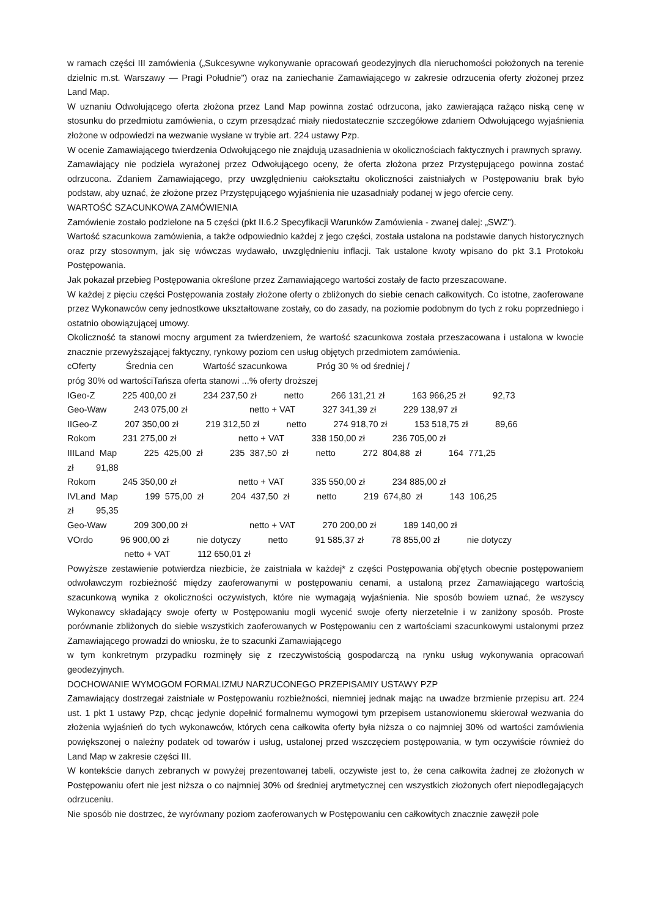w ramach części III zamówienia („Sukcesywne wykonywanie opracowań geodezyjnych dla nieruchomości położonych na terenie dzielnic m.st. Warszawy — Pragi Południe") oraz na zaniechanie Zamawiającego w zakresie odrzucenia oferty złożonej przez Land Map.
W uznaniu Odwołującego oferta złożona przez Land Map powinna zostać odrzucona, jako zawierająca rażąco niską cenę w stosunku do przedmiotu zamówienia, o czym przesądzać miały niedostatecznie szczegółowe zdaniem Odwołującego wyjaśnienia złożone w odpowiedzi na wezwanie wysłane w trybie art. 224 ustawy Pzp.
W ocenie Zamawiającego twierdzenia Odwołującego nie znajdują uzasadnienia w okolicznościach faktycznych i prawnych sprawy.
Zamawiający nie podziela wyrażonej przez Odwołującego oceny, że oferta złożona przez Przystępującego powinna zostać odrzucona. Zdaniem Zamawiającego, przy uwzględnieniu całokształtu okoliczności zaistniałych w Postępowaniu brak było podstaw, aby uznać, że złożone przez Przystępującego wyjaśnienia nie uzasadniały podanej w jego ofercie ceny.
WARTOŚĆ SZACUNKOWA ZAMÓWIENIA
Zamówienie zostało podzielone na 5 części (pkt II.6.2 Specyfikacji Warunków Zamówienia - zwanej dalej: „SWZ").
Wartość szacunkowa zamówienia, a także odpowiednio każdej z jego części, została ustalona na podstawie danych historycznych oraz przy stosownym, jak się wówczas wydawało, uwzględnieniu inflacji. Tak ustalone kwoty wpisano do pkt 3.1 Protokołu Postępowania.
Jak pokazał przebieg Postępowania określone przez Zamawiającego wartości zostały de facto przeszacowane.
W każdej z pięciu części Postępowania zostały złożone oferty o zbliżonych do siebie cenach całkowitych. Co istotne, zaoferowane przez Wykonawców ceny jednostkowe ukształtowane zostały, co do zasady, na poziomie podobnym do tych z roku poprzedniego i ostatnio obowiązującej umowy.
Okoliczność ta stanowi mocny argument za twierdzeniem, że wartość szacunkowa została przeszacowana i ustalona w kwocie znacznie przewyższającej faktyczny, rynkowy poziom cen usług objętych przedmiotem zamówienia.
cOferty Średnia cen Wartość szacunkowa Próg 30 % od średniej /
próg 30% od wartościTańsza oferta stanowi ...% oferty droższej
IGeo-Z 225 400,00 zł 234 237,50 zł netto 266 131,21 zł 163 966,25 zł 92,73
Geo-Waw 243 075,00 zł netto + VAT 327 341,39 zł 229 138,97 zł
IIGeo-Z 207 350,00 zł 219 312,50 zł netto 274 918,70 zł 153 518,75 zł 89,66
Rokom 231 275,00 zł netto + VAT 338 150,00 zł 236 705,00 zł
IIILand Map 225 425,00 zł 235 387,50 zł netto 272 804,88 zł 164 771,25
zł 91,88
Rokom 245 350,00 zł netto + VAT 335 550,00 zł 234 885,00 zł
IVLand Map 199 575,00 zł 204 437,50 zł netto 219 674,80 zł 143 106,25
zł 95,35
Geo-Waw 209 300,00 zł netto + VAT 270 200,00 zł 189 140,00 zł
VOrdo 96 900,00 zł nie dotyczy netto 91 585,37 zł 78 855,00 zł nie dotyczy
netto + VAT 112 650,01 zł
Powyższe zestawienie potwierdza niezbicie, że zaistniała w każdej* z części Postępowania obj'ętych obecnie postępowaniem odwoławczym rozbieżność między zaoferowanymi w postępowaniu cenami, a ustaloną przez Zamawiającego wartością szacunkową wynika z okoliczności oczywistych, które nie wymagają wyjaśnienia. Nie sposób bowiem uznać, że wszyscy Wykonawcy składający swoje oferty w Postępowaniu mogli wycenić swoje oferty nierzetelnie i w zaniżony sposób. Proste porównanie zbliżonych do siebie wszystkich zaoferowanych w Postępowaniu cen z wartościami szacunkowymi ustalonymi przez Zamawiającego prowadzi do wniosku, że to szacunki Zamawiającego
w tym konkretnym przypadku rozminęły się z rzeczywistością gospodarczą na rynku usług wykonywania opracowań geodezyjnych.
DOCHOWANIE WYMOGOM FORMALIZMU NARZUCONEGO PRZEPISAMIY USTAWY PZP
Zamawiający dostrzegał zaistniałe w Postępowaniu rozbieżności, niemniej jednak mając na uwadze brzmienie przepisu art. 224 ust. 1 pkt 1 ustawy Pzp, chcąc jedynie dopełnić formalnemu wymogowi tym przepisem ustanowionemu skierował wezwania do złożenia wyjaśnień do tych wykonawców, których cena całkowita oferty była niższa o co najmniej 30% od wartości zamówienia powiększonej o należny podatek od towarów i usług, ustalonej przed wszczęciem postępowania, w tym oczywiście również do Land Map w zakresie części III.
W kontekście danych zebranych w powyżej prezentowanej tabeli, oczywiste jest to, że cena całkowita żadnej ze złożonych w Postępowaniu ofert nie jest niższa o co najmniej 30% od średniej arytmetycznej cen wszystkich złożonych ofert niepodlegających odrzuceniu.
Nie sposób nie dostrzec, że wyrównany poziom zaoferowanych w Postępowaniu cen całkowitych znacznie zawęził pole